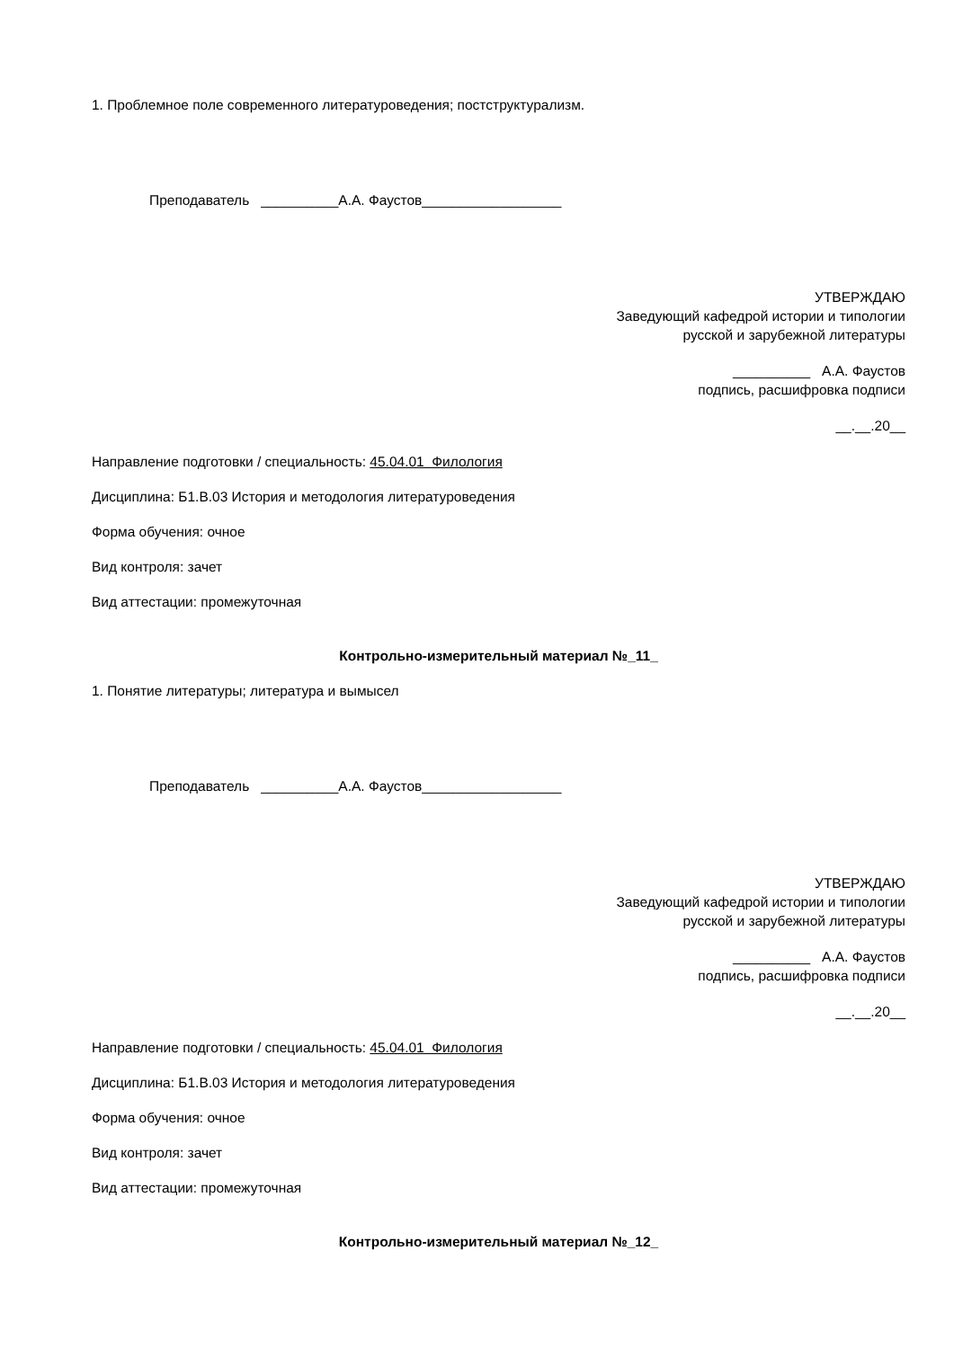1. Проблемное поле современного литературоведения; постструктурализм.
Преподаватель __________А.А. Фаустов__________________
УТВЕРЖДАЮ
Заведующий кафедрой истории и типологии
русской и зарубежной литературы
__________ А.А. Фаустов
подпись, расшифровка подписи
__.__.20__
Направление подготовки / специальность: 45.04.01 Филология
Дисциплина: Б1.В.03 История и методология литературоведения
Форма обучения: очное
Вид контроля: зачет
Вид аттестации: промежуточная
Контрольно-измерительный материал №_11_
1. Понятие литературы; литература и вымысел
Преподаватель __________А.А. Фаустов__________________
УТВЕРЖДАЮ
Заведующий кафедрой истории и типологии
русской и зарубежной литературы
__________ А.А. Фаустов
подпись, расшифровка подписи
__.__.20__
Направление подготовки / специальность: 45.04.01 Филология
Дисциплина: Б1.В.03 История и методология литературоведения
Форма обучения: очное
Вид контроля: зачет
Вид аттестации: промежуточная
Контрольно-измерительный материал №_12_